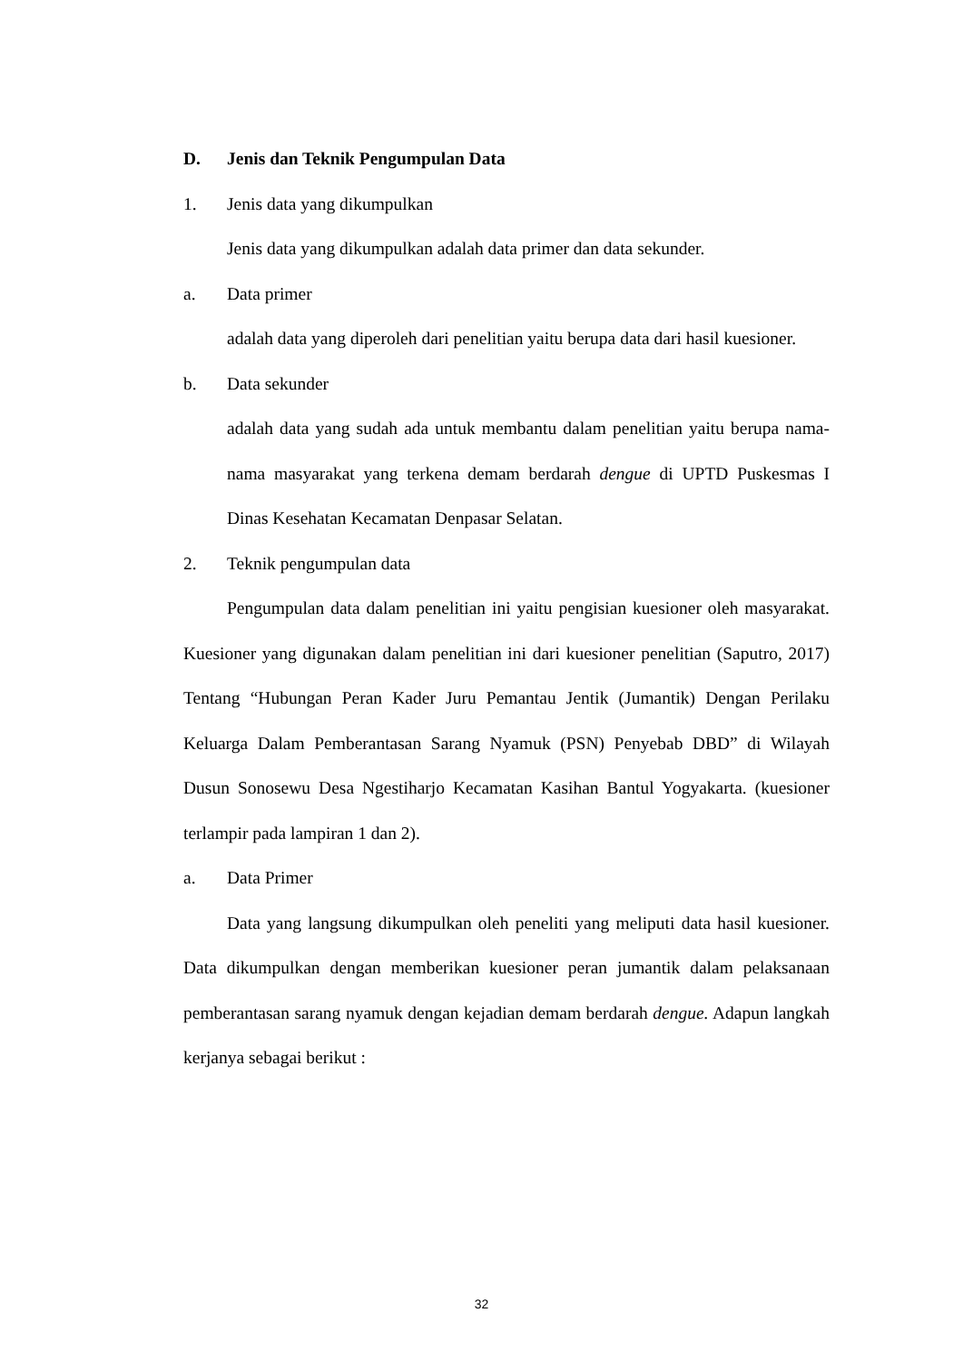D. Jenis dan Teknik Pengumpulan Data
1. Jenis data yang dikumpulkan
Jenis data yang dikumpulkan adalah data primer dan data sekunder.
a. Data primer
adalah data yang diperoleh dari penelitian yaitu berupa data dari hasil kuesioner.
b. Data sekunder
adalah data yang sudah ada untuk membantu dalam penelitian yaitu berupa nama-nama masyarakat yang terkena demam berdarah dengue di UPTD Puskesmas I Dinas Kesehatan Kecamatan Denpasar Selatan.
2. Teknik pengumpulan data
Pengumpulan data dalam penelitian ini yaitu pengisian kuesioner oleh masyarakat. Kuesioner yang digunakan dalam penelitian ini dari kuesioner penelitian (Saputro, 2017) Tentang “Hubungan Peran Kader Juru Pemantau Jentik (Jumantik) Dengan Perilaku Keluarga Dalam Pemberantasan Sarang Nyamuk (PSN) Penyebab DBD” di Wilayah Dusun Sonosewu Desa Ngestiharjo Kecamatan Kasihan Bantul Yogyakarta. (kuesioner terlampir pada lampiran 1 dan 2).
a. Data Primer
Data yang langsung dikumpulkan oleh peneliti yang meliputi data hasil kuesioner. Data dikumpulkan dengan memberikan kuesioner peran jumantik dalam pelaksanaan pemberantasan sarang nyamuk dengan kejadian demam berdarah dengue. Adapun langkah kerjanya sebagai berikut :
32